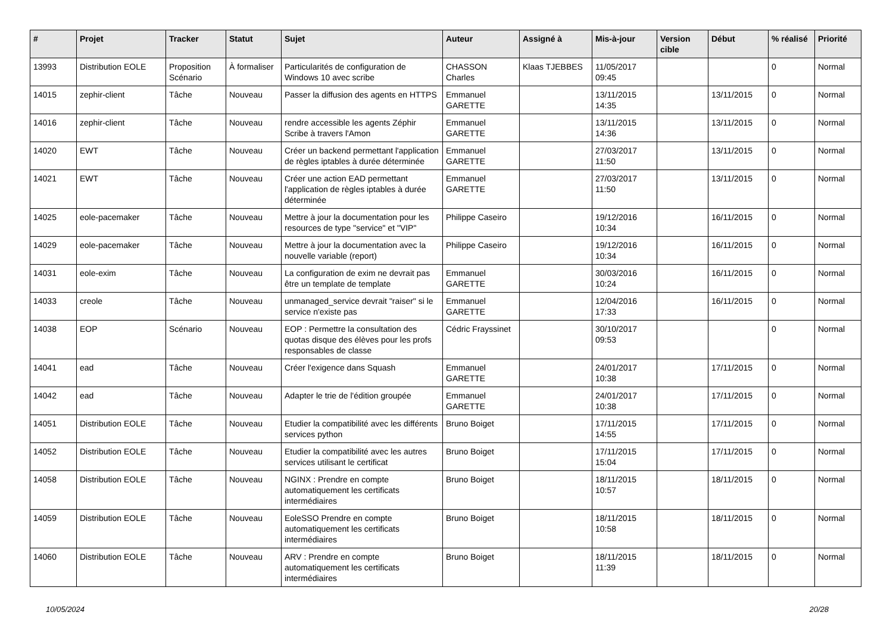| # | Projet | Tracker | Statut | Sujet | Auteur | Assigné à | Mis-à-jour | Version cible | Début | % réalisé | Priorité |
| --- | --- | --- | --- | --- | --- | --- | --- | --- | --- | --- | --- |
| 13993 | Distribution EOLE | Proposition Scénario | À formaliser | Particularités de configuration de Windows 10 avec scribe | CHASSON Charles | Klaas TJEBBES | 11/05/2017 09:45 | | | 0 | Normal |
| 14015 | zephir-client | Tâche | Nouveau | Passer la diffusion des agents en HTTPS | Emmanuel GARETTE | | 13/11/2015 14:35 | | 13/11/2015 | 0 | Normal |
| 14016 | zephir-client | Tâche | Nouveau | rendre accessible les agents Zéphir Scribe à travers l'Amon | Emmanuel GARETTE | | 13/11/2015 14:36 | | 13/11/2015 | 0 | Normal |
| 14020 | EWT | Tâche | Nouveau | Créer un backend permettant l'application de règles iptables à durée déterminée | Emmanuel GARETTE | | 27/03/2017 11:50 | | 13/11/2015 | 0 | Normal |
| 14021 | EWT | Tâche | Nouveau | Créer une action EAD permettant l'application de règles iptables à durée déterminée | Emmanuel GARETTE | | 27/03/2017 11:50 | | 13/11/2015 | 0 | Normal |
| 14025 | eole-pacemaker | Tâche | Nouveau | Mettre à jour la documentation pour les resources de type "service" et "VIP" | Philippe Caseiro | | 19/12/2016 10:34 | | 16/11/2015 | 0 | Normal |
| 14029 | eole-pacemaker | Tâche | Nouveau | Mettre à jour la documentation avec la nouvelle variable (report) | Philippe Caseiro | | 19/12/2016 10:34 | | 16/11/2015 | 0 | Normal |
| 14031 | eole-exim | Tâche | Nouveau | La configuration de exim ne devrait pas être un template de template | Emmanuel GARETTE | | 30/03/2016 10:24 | | 16/11/2015 | 0 | Normal |
| 14033 | creole | Tâche | Nouveau | unmanaged_service devrait "raiser" si le service n'existe pas | Emmanuel GARETTE | | 12/04/2016 17:33 | | 16/11/2015 | 0 | Normal |
| 14038 | EOP | Scénario | Nouveau | EOP : Permettre la consultation des quotas disque des élèves pour les profs responsables de classe | Cédric Frayssinet | | 30/10/2017 09:53 | | | 0 | Normal |
| 14041 | ead | Tâche | Nouveau | Créer l'exigence dans Squash | Emmanuel GARETTE | | 24/01/2017 10:38 | | 17/11/2015 | 0 | Normal |
| 14042 | ead | Tâche | Nouveau | Adapter le trie de l'édition groupée | Emmanuel GARETTE | | 24/01/2017 10:38 | | 17/11/2015 | 0 | Normal |
| 14051 | Distribution EOLE | Tâche | Nouveau | Etudier la compatibilité avec les différents services python | Bruno Boiget | | 17/11/2015 14:55 | | 17/11/2015 | 0 | Normal |
| 14052 | Distribution EOLE | Tâche | Nouveau | Etudier la compatibilité avec les autres services utilisant le certificat | Bruno Boiget | | 17/11/2015 15:04 | | 17/11/2015 | 0 | Normal |
| 14058 | Distribution EOLE | Tâche | Nouveau | NGINX : Prendre en compte automatiquement les certificats intermédiaires | Bruno Boiget | | 18/11/2015 10:57 | | 18/11/2015 | 0 | Normal |
| 14059 | Distribution EOLE | Tâche | Nouveau | EoleSSO Prendre en compte automatiquement les certificats intermédiaires | Bruno Boiget | | 18/11/2015 10:58 | | 18/11/2015 | 0 | Normal |
| 14060 | Distribution EOLE | Tâche | Nouveau | ARV : Prendre en compte automatiquement les certificats intermédiaires | Bruno Boiget | | 18/11/2015 11:39 | | 18/11/2015 | 0 | Normal |
10/05/2024 20/28